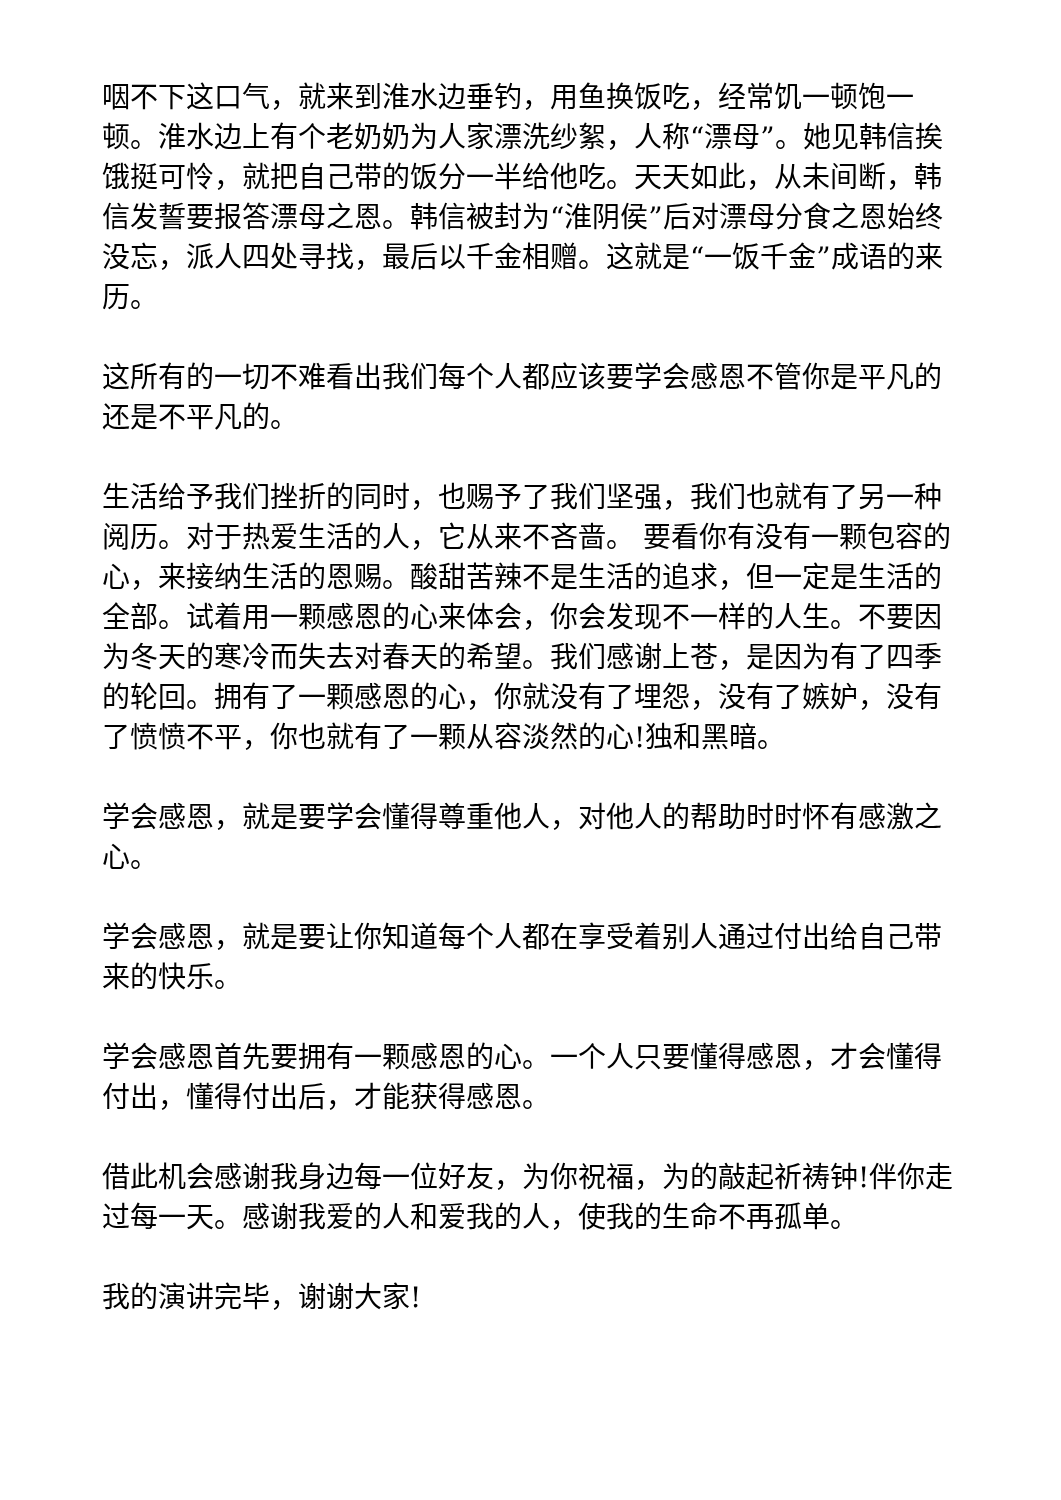咽不下这口气，就来到淮水边垂钓，用鱼换饭吃，经常饥一顿饱一顿。淮水边上有个老奶奶为人家漂洗纱絮，人称“漂母”。她见韩信挨饿挺可怜，就把自己带的饭分一半给他吃。天天如此，从未间断，韩信发誓要报答漂母之恩。韩信被封为“淮阴侯”后对漂母分食之恩始终没忘，派人四处寻找，最后以千金相赠。这就是“一饭千金”成语的来历。
这所有的一切不难看出我们每个人都应该要学会感恩不管你是平凡的还是不平凡的。
生活给予我们挫折的同时，也赐予了我们坚强，我们也就有了另一种阅历。对于热爱生活的人，它从来不吝啬。 要看你有没有一颗包容的心，来接纳生活的恩赐。酸甜苦辣不是生活的追求，但一定是生活的全部。试着用一颗感恩的心来体会，你会发现不一样的人生。不要因为冬天的寒冷而失去对春天的希望。我们感谢上苍，是因为有了四季的轮回。拥有了一颗感恩的心，你就没有了埋怨，没有了嫉妒，没有了愤愤不平，你也就有了一颗从容淡然的心!独和黑暗。
学会感恩，就是要学会懂得尊重他人，对他人的帮助时时怀有感激之心。
学会感恩，就是要让你知道每个人都在享受着别人通过付出给自己带来的快乐。
学会感恩首先要拥有一颗感恩的心。一个人只要懂得感恩，才会懂得付出，懂得付出后，才能获得感恩。
借此机会感谢我身边每一位好友，为你祝福，为的敲起祈祷钟!伴你走过每一天。感谢我爱的人和爱我的人，使我的生命不再孤单。
我的演讲完毕，谢谢大家!